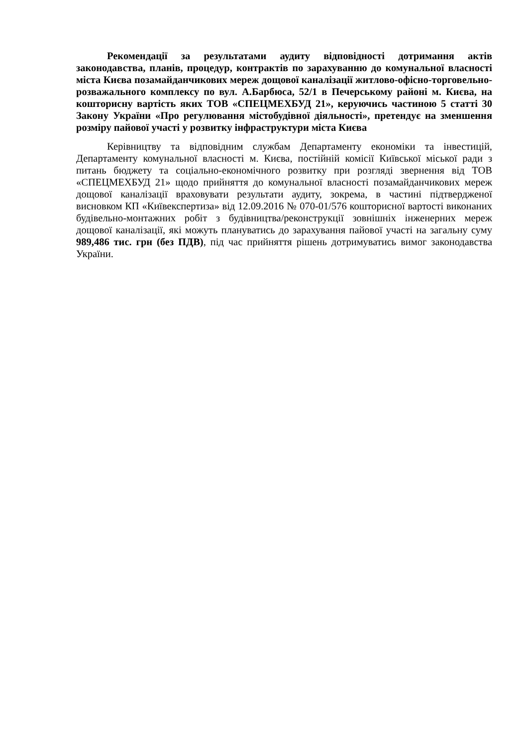Рекомендації за результатами аудиту відповідності дотримання актів законодавства, планів, процедур, контрактів по зарахуванню до комунальної власності міста Києва позамайданчикових мереж дощової каналізації житлово-офісно-торговельно-розважального комплексу по вул. А.Барбюса, 52/1 в Печерському районі м. Києва, на кошторисну вартість яких ТОВ «СПЕЦМЕХБУД 21», керуючись частиною 5 статті 30 Закону України «Про регулювання містобудівної діяльності», претендує на зменшення розміру пайової участі у розвитку інфраструктури міста Києва
Керівництву та відповідним службам Департаменту економіки та інвестицій, Департаменту комунальної власності м. Києва, постійній комісії Київської міської ради з питань бюджету та соціально-економічного розвитку при розгляді звернення від ТОВ «СПЕЦМЕХБУД 21» щодо прийняття до комунальної власності позамайданчикових мереж дощової каналізації враховувати результати аудиту, зокрема, в частині підтвердженої висновком КП «Київекспертиза» від 12.09.2016 № 070-01/576 кошторисної вартості виконаних будівельно-монтажних робіт з будівництва/реконструкції зовнішніх інженерних мереж дощової каналізації, які можуть планувати­сь до зарахування пайової участі на загальну суму 989,486 тис. грн (без ПДВ), під час прийняття рішень дотримуватись вимог законодавства України.